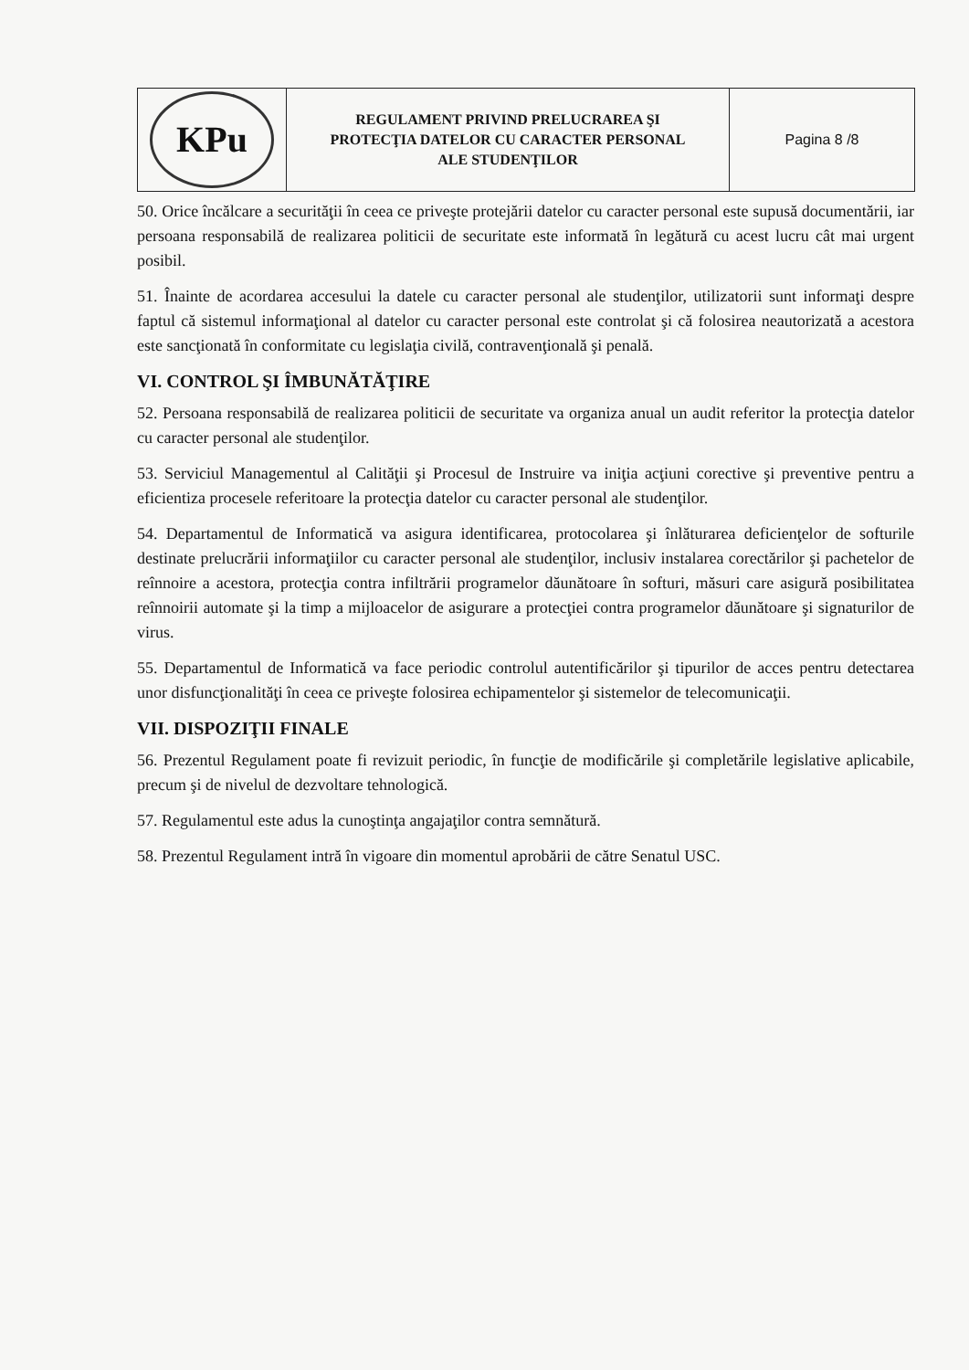| KPu | REGULAMENT PRIVIND PRELUCRAREA ŞI PROTECŢIA DATELOR CU CARACTER PERSONAL ALE STUDENŢILOR | Pagina 8 /8 |
50. Orice încălcare a securităţii în ceea ce priveşte protejării datelor cu caracter personal este supusă documentării, iar persoana responsabilă de realizarea politicii de securitate este informată în legătură cu acest lucru cât mai urgent posibil.
51. Înainte de acordarea accesului la datele cu caracter personal ale studenţilor, utilizatorii sunt informaţi despre faptul că sistemul informaţional al datelor cu caracter personal este controlat şi că folosirea neautorizată a acestora este sancţionată în conformitate cu legislaţia civilă, contravenţională şi penală.
VI. CONTROL ŞI ÎMBUNĂTĂŢIRE
52. Persoana responsabilă de realizarea politicii de securitate va organiza anual un audit referitor la protecţia datelor cu caracter personal ale studenţilor.
53. Serviciul Managementul al Calităţii şi Procesul de Instruire va iniţia acţiuni corective şi preventive pentru a eficientiza procesele referitoare la protecţia datelor cu caracter personal ale studenţilor.
54. Departamentul de Informatică va asigura identificarea, protocolarea şi înlăturarea deficienţelor de softurile destinate prelucrării informaţiilor cu caracter personal ale studenţilor, inclusiv instalarea corectărilor şi pachetelor de reînnoire a acestora, protecţia contra infiltrării programelor dăunătoare în softuri, măsuri care asigură posibilitatea reînnoirii automate şi la timp a mijloacelor de asigurare a protecţiei contra programelor dăunătoare şi signaturilor de virus.
55. Departamentul de Informatică va face periodic controlul autentificărilor şi tipurilor de acces pentru detectarea unor disfuncţionalităţi în ceea ce priveşte folosirea echipamentelor şi sistemelor de telecomunicaţii.
VII. DISPOZIŢII FINALE
56. Prezentul Regulament poate fi revizuit periodic, în funcţie de modificările şi completările legislative aplicabile, precum şi de nivelul de dezvoltare tehnologică.
57. Regulamentul este adus la cunoştinţa angajaţilor contra semnătură.
58. Prezentul Regulament intră în vigoare din momentul aprobării de către Senatul USC.